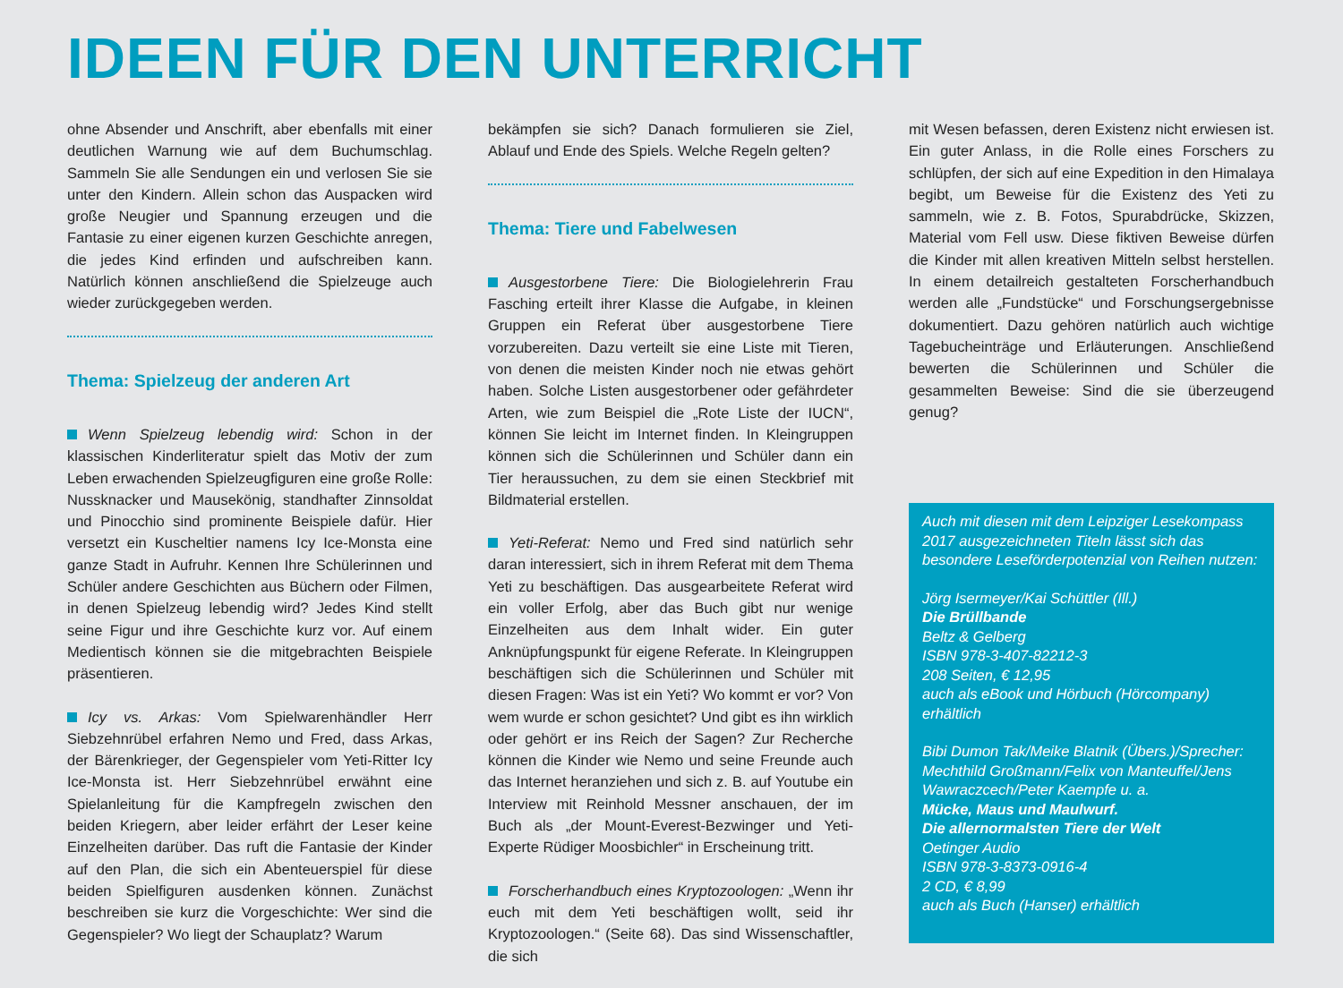IDEEN FÜR DEN UNTERRICHT
ohne Absender und Anschrift, aber ebenfalls mit einer deutlichen Warnung wie auf dem Buchumschlag. Sammeln Sie alle Sendungen ein und verlosen Sie sie unter den Kindern. Allein schon das Auspacken wird große Neugier und Spannung erzeugen und die Fantasie zu einer eigenen kurzen Geschichte anregen, die jedes Kind erfinden und aufschreiben kann. Natürlich können anschließend die Spielzeuge auch wieder zurückgegeben werden.
Thema: Spielzeug der anderen Art
Wenn Spielzeug lebendig wird: Schon in der klassischen Kinderliteratur spielt das Motiv der zum Leben erwachenden Spielzeugfiguren eine große Rolle: Nussknacker und Mausekönig, standhafter Zinnsoldat und Pinocchio sind prominente Beispiele dafür. Hier versetzt ein Kuscheltier namens Icy Ice-Monsta eine ganze Stadt in Aufruhr. Kennen Ihre Schülerinnen und Schüler andere Geschichten aus Büchern oder Filmen, in denen Spielzeug lebendig wird? Jedes Kind stellt seine Figur und ihre Geschichte kurz vor. Auf einem Medientisch können sie die mitgebrachten Beispiele präsentieren.
Icy vs. Arkas: Vom Spielwarenhändler Herr Siebzehnrübel erfahren Nemo und Fred, dass Arkas, der Bärenkrieger, der Gegenspieler vom Yeti-Ritter Icy Ice-Monsta ist. Herr Siebzehnrübel erwähnt eine Spielanleitung für die Kampfregeln zwischen den beiden Kriegern, aber leider erfährt der Leser keine Einzelheiten darüber. Das ruft die Fantasie der Kinder auf den Plan, die sich ein Abenteuerspiel für diese beiden Spielfiguren ausdenken können. Zunächst beschreiben sie kurz die Vorgeschichte: Wer sind die Gegenspieler? Wo liegt der Schauplatz? Warum
bekämpfen sie sich? Danach formulieren sie Ziel, Ablauf und Ende des Spiels. Welche Regeln gelten?
Thema: Tiere und Fabelwesen
Ausgestorbene Tiere: Die Biologielehrerin Frau Fasching erteilt ihrer Klasse die Aufgabe, in kleinen Gruppen ein Referat über ausgestorbene Tiere vorzubereiten. Dazu verteilt sie eine Liste mit Tieren, von denen die meisten Kinder noch nie etwas gehört haben. Solche Listen ausgestorbener oder gefährdeter Arten, wie zum Beispiel die „Rote Liste der IUCN“, können Sie leicht im Internet finden. In Kleingruppen können sich die Schülerinnen und Schüler dann ein Tier heraussuchen, zu dem sie einen Steckbrief mit Bildmaterial erstellen.
Yeti-Referat: Nemo und Fred sind natürlich sehr daran interessiert, sich in ihrem Referat mit dem Thema Yeti zu beschäftigen. Das ausgearbeitete Referat wird ein voller Erfolg, aber das Buch gibt nur wenige Einzelheiten aus dem Inhalt wider. Ein guter Anknüpfungspunkt für eigene Referate. In Kleingruppen beschäftigen sich die Schülerinnen und Schüler mit diesen Fragen: Was ist ein Yeti? Wo kommt er vor? Von wem wurde er schon gesichtet? Und gibt es ihn wirklich oder gehört er ins Reich der Sagen? Zur Recherche können die Kinder wie Nemo und seine Freunde auch das Internet heranziehen und sich z. B. auf Youtube ein Interview mit Reinhold Messner anschauen, der im Buch als „der Mount-Everest-Bezwinger und Yeti-Experte Rüdiger Moosbichler“ in Erscheinung tritt.
Forscherhandbuch eines Kryptozoologen: „Wenn ihr euch mit dem Yeti beschäftigen wollt, seid ihr Kryptozoologen.“ (Seite 68). Das sind Wissenschaftler, die sich
mit Wesen befassen, deren Existenz nicht erwiesen ist. Ein guter Anlass, in die Rolle eines Forschers zu schlüpfen, der sich auf eine Expedition in den Himalaya begibt, um Beweise für die Existenz des Yeti zu sammeln, wie z. B. Fotos, Spurabdrücke, Skizzen, Material vom Fell usw. Diese fiktiven Beweise dürfen die Kinder mit allen kreativen Mitteln selbst herstellen. In einem detailreich gestalteten Forscherhandbuch werden alle „Fundstücke“ und Forschungsergebnisse dokumentiert. Dazu gehören natürlich auch wichtige Tagebucheinträge und Erläuterungen. Anschließend bewerten die Schülerinnen und Schüler die gesammelten Beweise: Sind die sie überzeugend genug?
Auch mit diesen mit dem Leipziger Lesekompass 2017 ausgezeichneten Titeln lässt sich das besondere Leseförderpotenzial von Reihen nutzen:
Jörg Isermeyer/Kai Schüttler (Ill.)
Die Brüllbande
Beltz & Gelberg
ISBN 978-3-407-82212-3
208 Seiten, € 12,95
auch als eBook und Hörbuch (Hörcompany) erhältlich
Bibi Dumon Tak/Meike Blatnik (Übers.)/Sprecher: Mechthild Großmann/Felix von Manteuffel/Jens Wawraczcech/Peter Kaempfe u. a.
Mücke, Maus und Maulwurf.
Die allernormalsten Tiere der Welt
Oetinger Audio
ISBN 978-3-8373-0916-4
2 CD, € 8,99
auch als Buch (Hanser) erhältlich